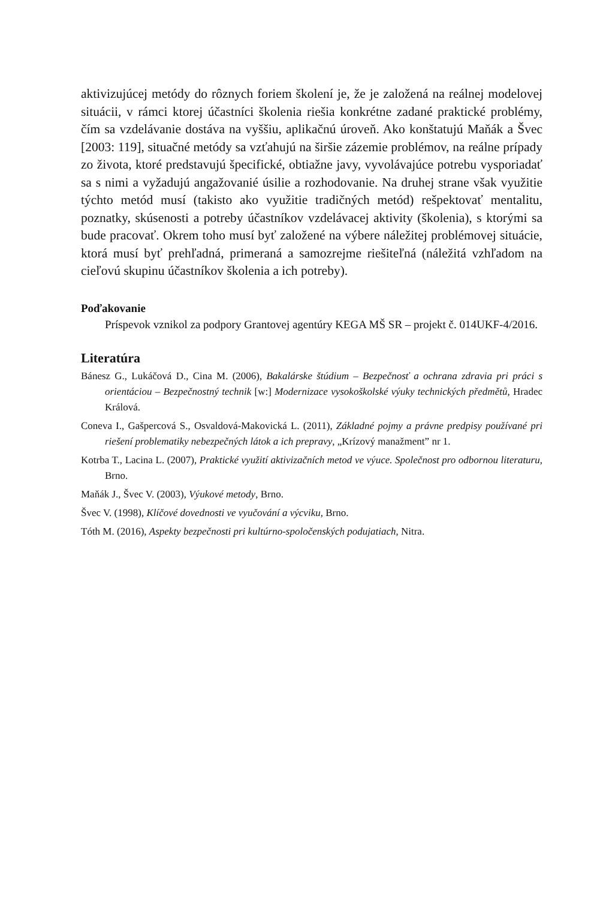aktivizujúcej metódy do rôznych foriem školení je, že je založená na reálnej modelovej situácii, v rámci ktorej účastníci školenia riešia konkrétne zadané praktické problémy, čím sa vzdelávanie dostáva na vyššiu, aplikačnú úroveň. Ako konštatujú Maňák a Švec [2003: 119], situačné metódy sa vzťahujú na širšie zázemie problémov, na reálne prípady zo života, ktoré predstavujú špecifické, obtiažne javy, vyvolávajúce potrebu vysporiadať sa s nimi a vyžadujú angažovanié úsilie a rozhodovanie. Na druhej strane však využitie týchto metód musí (takisto ako využitie tradičných metód) rešpektovať mentalitu, poznatky, skúsenosti a potreby účastníkov vzdelávacej aktivity (školenia), s ktorými sa bude pracovať. Okrem toho musí byť založené na výbere náležitej problémovej situácie, ktorá musí byť prehľadná, primeraná a samozrejme riešiteľná (náležitá vzhľadom na cieľovú skupinu účastníkov školenia a ich potreby).
Poďakovanie
Príspevok vznikol za podpory Grantovej agentúry KEGA MŠ SR – projekt č. 014UKF-4/2016.
Literatúra
Bánesz G., Lukáčová D., Cina M. (2006), Bakalárske štúdium – Bezpečnosť a ochrana zdravia pri práci s orientáciou – Bezpečnostný technik [w:] Modernizace vysokoškolské výuky technických předmětů, Hradec Králová.
Coneva I., Gašpercová S., Osvaldová-Makovická L. (2011), Základné pojmy a právne predpisy používané pri riešení problematiky nebezpečných látok a ich prepravy, „Krízový manažment” nr 1.
Kotrba T., Lacina L. (2007), Praktické využití aktivizačních metod ve výuce. Společnost pro odbornou literaturu, Brno.
Maňák J., Švec V. (2003), Výukové metody, Brno.
Švec V. (1998), Klíčové dovednosti ve vyučování a výcviku, Brno.
Tóth M. (2016), Aspekty bezpečnosti pri kultúrno-spoločenských podujatiach, Nitra.